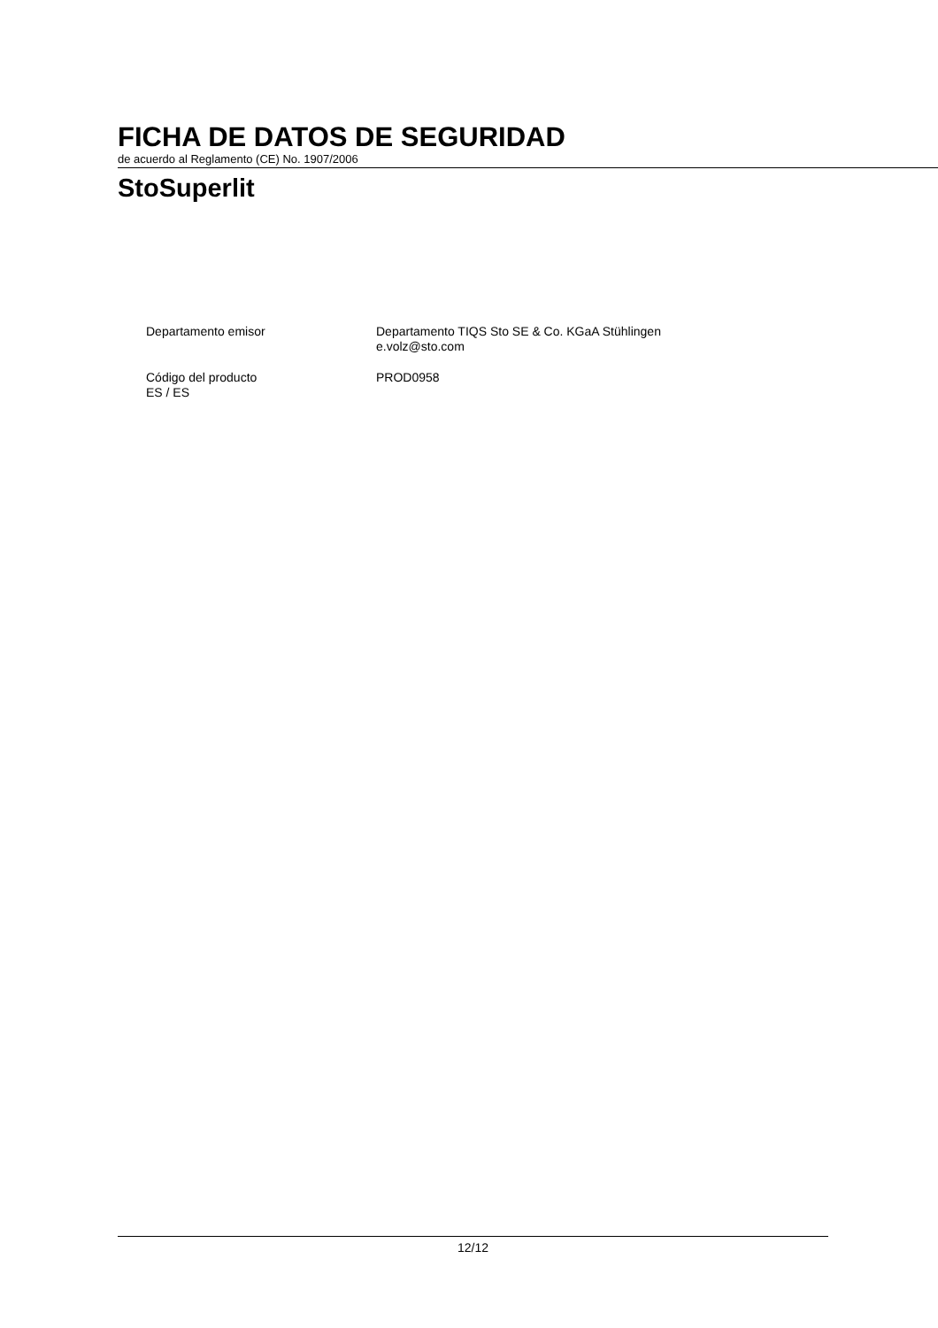FICHA DE DATOS DE SEGURIDAD
de acuerdo al Reglamento (CE) No. 1907/2006
StoSuperlit
Departamento emisor Departamento TIQS Sto SE & Co. KGaA Stühlingen
e.volz@sto.com
Código del producto
ES / ES
PROD0958
12/12